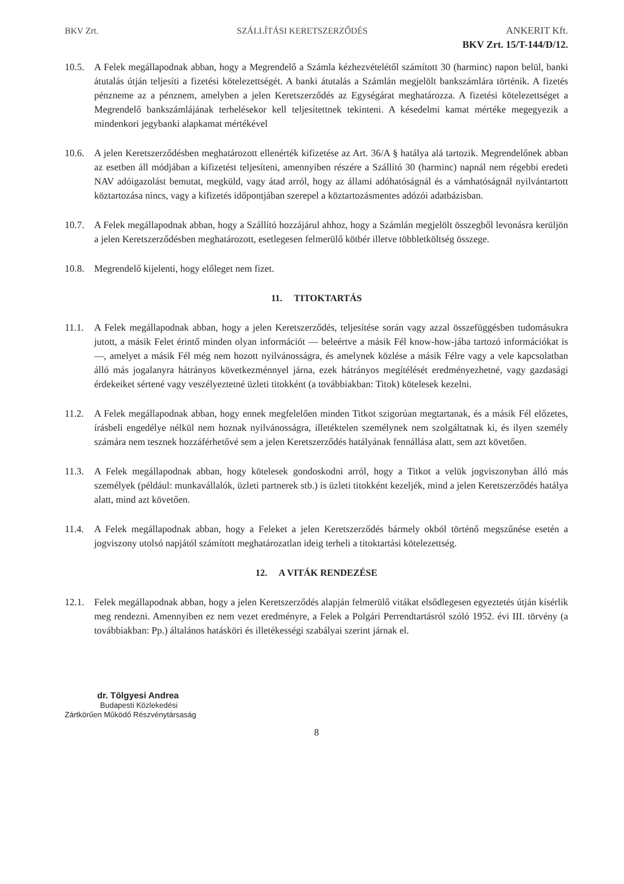BKV Zrt. SZÁLLÍTÁSI KERETSZERZŐDÉS ANKERIT Kft.
BKV Zrt. 15/T-144/D/12.
10.5. A Felek megállapodnak abban, hogy a Megrendelő a Számla kézhezvételétől számított 30 (harminc) napon belül, banki átutalás útján teljesíti a fizetési kötelezettségét. A banki átutalás a Számlán megjelölt bankszámlára történik. A fizetés pénzneme az a pénznem, amelyben a jelen Keretszerződés az Egységárat meghatározza. A fizetési kötelezettséget a Megrendelő bankszámlájának terhelésekor kell teljesítettnek tekinteni. A késedelmi kamat mértéke megegyezik a mindenkori jegybanki alapkamat mértékével
10.6. A jelen Keretszerződésben meghatározott ellenérték kifizetése az Art. 36/A § hatálya alá tartozik. Megrendelőnek abban az esetben áll módjában a kifizetést teljesíteni, amennyiben részére a Szállító 30 (harminc) napnál nem régebbi eredeti NAV adóigazolást bemutat, megküld, vagy átad arról, hogy az állami adóhatóságnál és a vámhatóságnál nyilvántartott köztartozása nincs, vagy a kifizetés időpontjában szerepel a köztartozásmentes adózói adatbázisban.
10.7. A Felek megállapodnak abban, hogy a Szállító hozzájárul ahhoz, hogy a Számlán megjelölt összegből levonásra kerüljön a jelen Keretszerződésben meghatározott, esetlegesen felmerülő kötbér illetve többletköltség összege.
10.8. Megrendelő kijelenti, hogy előleget nem fizet.
11. TITOKTARTÁS
11.1. A Felek megállapodnak abban, hogy a jelen Keretszerződés, teljesítése során vagy azzal összefüggésben tudomásukra jutott, a másik Felet érintő minden olyan információt — beleértve a másik Fél know-how-jába tartozó információkat is —, amelyet a másik Fél még nem hozott nyilvánosságra, és amelynek közlése a másik Félre vagy a vele kapcsolatban álló más jogalanyra hátrányos következménnyel járna, ezek hátrányos megítélését eredményezhetné, vagy gazdasági érdekeiket sértené vagy veszélyeztetné üzleti titokként (a továbbiakban: Titok) kötelesek kezelni.
11.2. A Felek megállapodnak abban, hogy ennek megfelelően minden Titkot szigorúan megtartanak, és a másik Fél előzetes, írásbeli engedélye nélkül nem hoznak nyilvánosságra, illetéktelen személynek nem szolgáltatnak ki, és ilyen személy számára nem tesznek hozzáférhetővé sem a jelen Keretszerződés hatályának fennállása alatt, sem azt követően.
11.3. A Felek megállapodnak abban, hogy kötelesek gondoskodni arról, hogy a Titkot a velük jogviszonyban álló más személyek (például: munkavállalók, üzleti partnerek stb.) is üzleti titokként kezeljék, mind a jelen Keretszerződés hatálya alatt, mind azt követően.
11.4. A Felek megállapodnak abban, hogy a Feleket a jelen Keretszerződés bármely okból történő megszűnése esetén a jogviszony utolsó napjától számított meghatározatlan ideig terheli a titoktartási kötelezettség.
12. A VITÁK RENDEZÉSE
12.1. Felek megállapodnak abban, hogy a jelen Keretszerződés alapján felmerülő vitákat elsődlegesen egyeztetés útján kísérlik meg rendezni. Amennyiben ez nem vezet eredményre, a Felek a Polgári Perrendtartásról szóló 1952. évi III. törvény (a továbbiakban: Pp.) általános hatásköri és illetékességi szabályai szerint járnak el.
dr. Tölgyesi Andrea
Budapesti Közlekedési
Zártkörűen Működő Részvénytársaság
8